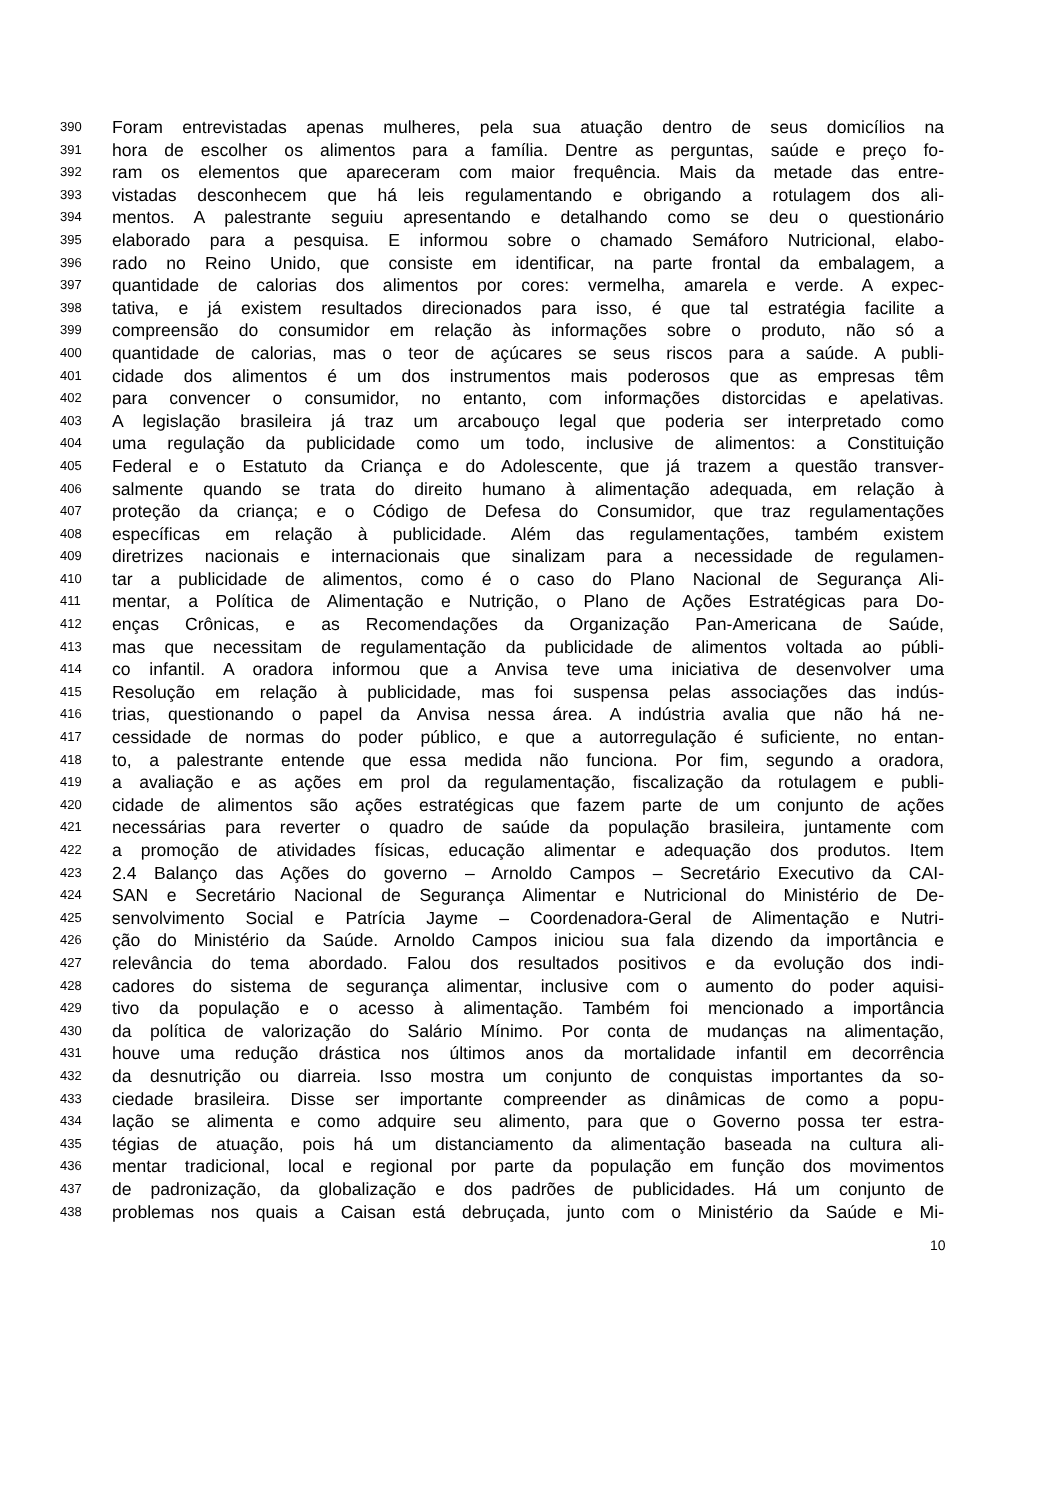390 Foram entrevistadas apenas mulheres, pela sua atuação dentro de seus domicílios na
391 hora de escolher os alimentos para a família. Dentre as perguntas, saúde e preço fo-
392 ram os elementos que apareceram com maior frequência. Mais da metade das entre-
393 vistadas desconhecem que há leis regulamentando e obrigando a rotulagem dos ali-
394 mentos. A palestrante seguiu apresentando e detalhando como se deu o questionário
395 elaborado para a pesquisa. E informou sobre o chamado Semáforo Nutricional, elabo-
396 rado no Reino Unido, que consiste em identificar, na parte frontal da embalagem, a
397 quantidade de calorias dos alimentos por cores: vermelha, amarela e verde. A expec-
398 tativa, e já existem resultados direcionados para isso, é que tal estratégia facilite a
399 compreensão do consumidor em relação às informações sobre o produto, não só a
400 quantidade de calorias, mas o teor de açúcares se seus riscos para a saúde. A publi-
401 cidade dos alimentos é um dos instrumentos mais poderosos que as empresas têm
402 para convencer o consumidor, no entanto, com informações distorcidas e apelativas.
403 A legislação brasileira já traz um arcabouço legal que poderia ser interpretado como
404 uma regulação da publicidade como um todo, inclusive de alimentos: a Constituição
405 Federal e o Estatuto da Criança e do Adolescente, que já trazem a questão transver-
406 salmente quando se trata do direito humano à alimentação adequada, em relação à
407 proteção da criança; e o Código de Defesa do Consumidor, que traz regulamentações
408 específicas em relação à publicidade. Além das regulamentações, também existem
409 diretrizes nacionais e internacionais que sinalizam para a necessidade de regulamen-
410 tar a publicidade de alimentos, como é o caso do Plano Nacional de Segurança Ali-
411 mentar, a Política de Alimentação e Nutrição, o Plano de Ações Estratégicas para Do-
412 enças Crônicas, e as Recomendações da Organização Pan-Americana de Saúde,
413 mas que necessitam de regulamentação da publicidade de alimentos voltada ao públi-
414 co infantil. A oradora informou que a Anvisa teve uma iniciativa de desenvolver uma
415 Resolução em relação à publicidade, mas foi suspensa pelas associações das indús-
416 trias, questionando o papel da Anvisa nessa área. A indústria avalia que não há ne-
417 cessidade de normas do poder público, e que a autorregulação é suficiente, no entan-
418 to, a palestrante entende que essa medida não funciona. Por fim, segundo a oradora,
419 a avaliação e as ações em prol da regulamentação, fiscalização da rotulagem e publi-
420 cidade de alimentos são ações estratégicas que fazem parte de um conjunto de ações
421 necessárias para reverter o quadro de saúde da população brasileira, juntamente com
422 a promoção de atividades físicas, educação alimentar e adequação dos produtos. Item
423 2.4 Balanço das Ações do governo – Arnoldo Campos – Secretário Executivo da CAI-
424 SAN e Secretário Nacional de Segurança Alimentar e Nutricional do Ministério de De-
425 senvolvimento Social e Patrícia Jayme – Coordenadora-Geral de Alimentação e Nutri-
426 ção do Ministério da Saúde. Arnoldo Campos iniciou sua fala dizendo da importância e
427 relevância do tema abordado. Falou dos resultados positivos e da evolução dos indi-
428 cadores do sistema de segurança alimentar, inclusive com o aumento do poder aquisi-
429 tivo da população e o acesso à alimentação. Também foi mencionado a importância
430 da política de valorização do Salário Mínimo. Por conta de mudanças na alimentação,
431 houve uma redução drástica nos últimos anos da mortalidade infantil em decorrência
432 da desnutrição ou diarreia. Isso mostra um conjunto de conquistas importantes da so-
433 ciedade brasileira. Disse ser importante compreender as dinâmicas de como a popu-
434 lação se alimenta e como adquire seu alimento, para que o Governo possa ter estra-
435 tégias de atuação, pois há um distanciamento da alimentação baseada na cultura ali-
436 mentar tradicional, local e regional por parte da população em função dos movimentos
437 de padronização, da globalização e dos padrões de publicidades. Há um conjunto de
438 problemas nos quais a Caisan está debruçada, junto com o Ministério da Saúde e Mi-
10